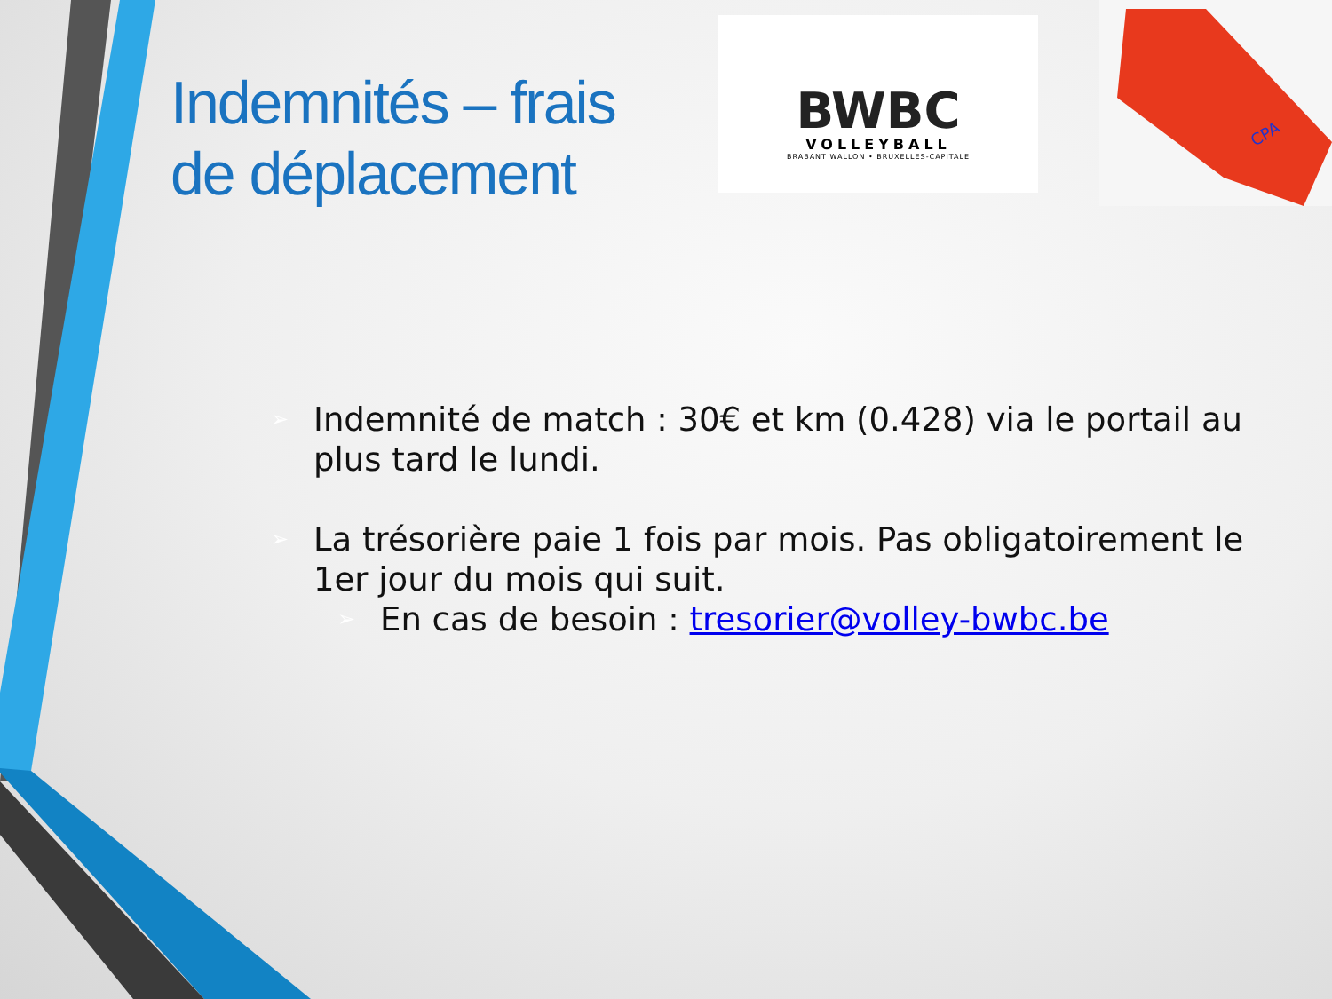Indemnités – frais
de déplacement
BWBC
VOLLEYBALL
BRABANT WALLON • BRUXELLES-CAPITALE
CPA
➢ Indemnité de match : 30€ et km (0.428) via le portail au plus tard le lundi.
➢ La trésorière paie 1 fois par mois. Pas obligatoirement le 1er jour du mois qui suit.
➢ En cas de besoin : tresorier@volley-bwbc.be